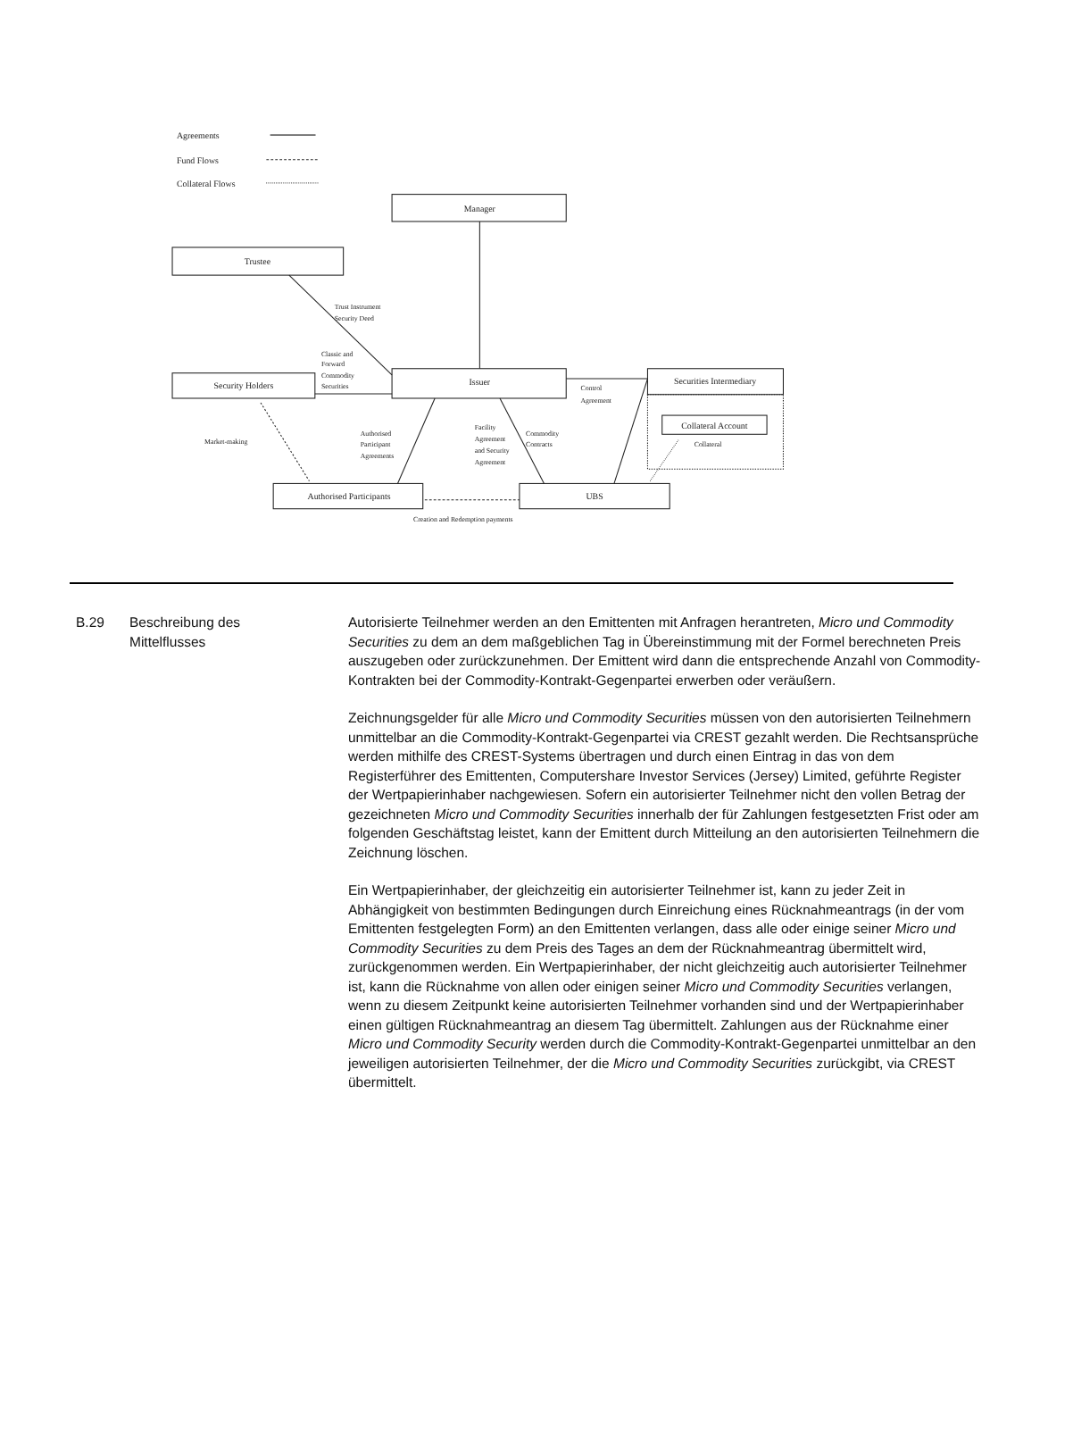Agreements
Fund Flows
Collateral Flows
Manager
Trustee
Issuer
Security Holders
Securities Intermediary
Collateral Account
Authorised Participants
UBS
Trust Instrument
Security Deed
Classic and
Forward
Commodity
Securities
Control
Agreement
Market-making
Authorised
Participant
Agreements
Facility
Agreement
and Security
Agreement
Commodity
Contracts
Collateral
Creation and Redemption payments
B.29 Beschreibung des
Mittelflusses
Autorisierte Teilnehmer werden an den Emittenten mit Anfragen herantreten, Micro und Commodity Securities zu dem an dem maßgeblichen Tag in Übereinstimmung mit der Formel berechneten Preis auszugeben oder zurückzunehmen. Der Emittent wird dann die entsprechende Anzahl von Commodity-Kontrakten bei der Commodity-Kontrakt-Gegenpartei erwerben oder veräußern.
Zeichnungsgelder für alle Micro und Commodity Securities müssen von den autorisierten Teilnehmern unmittelbar an die Commodity-Kontrakt-Gegenpartei via CREST gezahlt werden. Die Rechtsansprüche werden mithilfe des CREST-Systems übertragen und durch einen Eintrag in das von dem Registerführer des Emittenten, Computershare Investor Services (Jersey) Limited, geführte Register der Wertpapierinhaber nachgewiesen. Sofern ein autorisierter Teilnehmer nicht den vollen Betrag der gezeichneten Micro und Commodity Securities innerhalb der für Zahlungen festgesetzten Frist oder am folgenden Geschäftstag leistet, kann der Emittent durch Mitteilung an den autorisierten Teilnehmern die Zeichnung löschen.
Ein Wertpapierinhaber, der gleichzeitig ein autorisierter Teilnehmer ist, kann zu jeder Zeit in Abhängigkeit von bestimmten Bedingungen durch Einreichung eines Rücknahmeantrags (in der vom Emittenten festgelegten Form) an den Emittenten verlangen, dass alle oder einige seiner Micro und Commodity Securities zu dem Preis des Tages an dem der Rücknahmeantrag übermittelt wird, zurückgenommen werden. Ein Wertpapierinhaber, der nicht gleichzeitig auch autorisierter Teilnehmer ist, kann die Rücknahme von allen oder einigen seiner Micro und Commodity Securities verlangen, wenn zu diesem Zeitpunkt keine autorisierten Teilnehmer vorhanden sind und der Wertpapierinhaber einen gültigen Rücknahmeantrag an diesem Tag übermittelt. Zahlungen aus der Rücknahme einer Micro und Commodity Security werden durch die Commodity-Kontrakt-Gegenpartei unmittelbar an den jeweiligen autorisierten Teilnehmer, der die Micro und Commodity Securities zurückgibt, via CREST übermittelt.